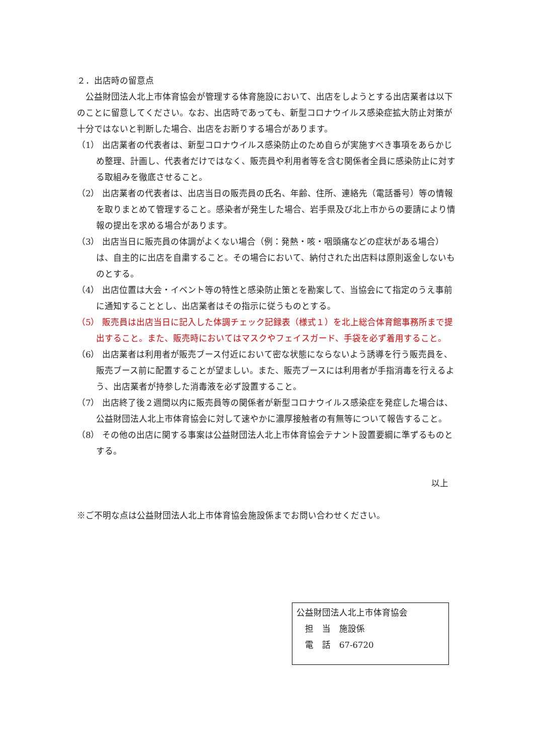２．出店時の留意点
　公益財団法人北上市体育協会が管理する体育施設において、出店をしようとする出店業者は以下のことに留意してください。なお、出店時であっても、新型コロナウイルス感染症拡大防止対策が十分ではないと判断した場合、出店をお断りする場合があります。
（1） 出店業者の代表者は、新型コロナウイルス感染防止のため自らが実施すべき事項をあらかじめ整理、計画し、代表者だけではなく、販売員や利用者等を含む関係者全員に感染防止に対する取組みを徹底させること。
（2） 出店業者の代表者は、出店当日の販売員の氏名、年齢、住所、連絡先（電話番号）等の情報を取りまとめて管理すること。感染者が発生した場合、岩手県及び北上市からの要請により情報の提出を求める場合があります。
（3） 出店当日に販売員の体調がよくない場合（例：発熱・咳・咽頭痛などの症状がある場合）は、自主的に出店を自粛すること。その場合において、納付された出店料は原則返金しないものとする。
（4） 出店位置は大会・イベント等の特性と感染防止策とを勘案して、当協会にて指定のうえ事前に通知することとし、出店業者はその指示に従うものとする。
（5） 販売員は出店当日に記入した体調チェック記録表（様式１）を北上総合体育館事務所まで提出すること。また、販売時においてはマスクやフェイスガード、手袋を必ず着用すること。
（6） 出店業者は利用者が販売ブース付近において密な状態にならないよう誘導を行う販売員を、販売ブース前に配置することが望ましい。また、販売ブースには利用者が手指消毒を行えるよう、出店業者が持参した消毒液を必ず設置すること。
（7） 出店終了後２週間以内に販売員等の関係者が新型コロナウイルス感染症を発症した場合は、公益財団法人北上市体育協会に対して速やかに濃厚接触者の有無等について報告すること。
（8） その他の出店に関する事案は公益財団法人北上市体育協会テナント設置要綱に準ずるものとする。
以上
※ご不明な点は公益財団法人北上市体育協会施設係までお問い合わせください。
公益財団法人北上市体育協会
　担　当　施設係
　電　話　67-6720